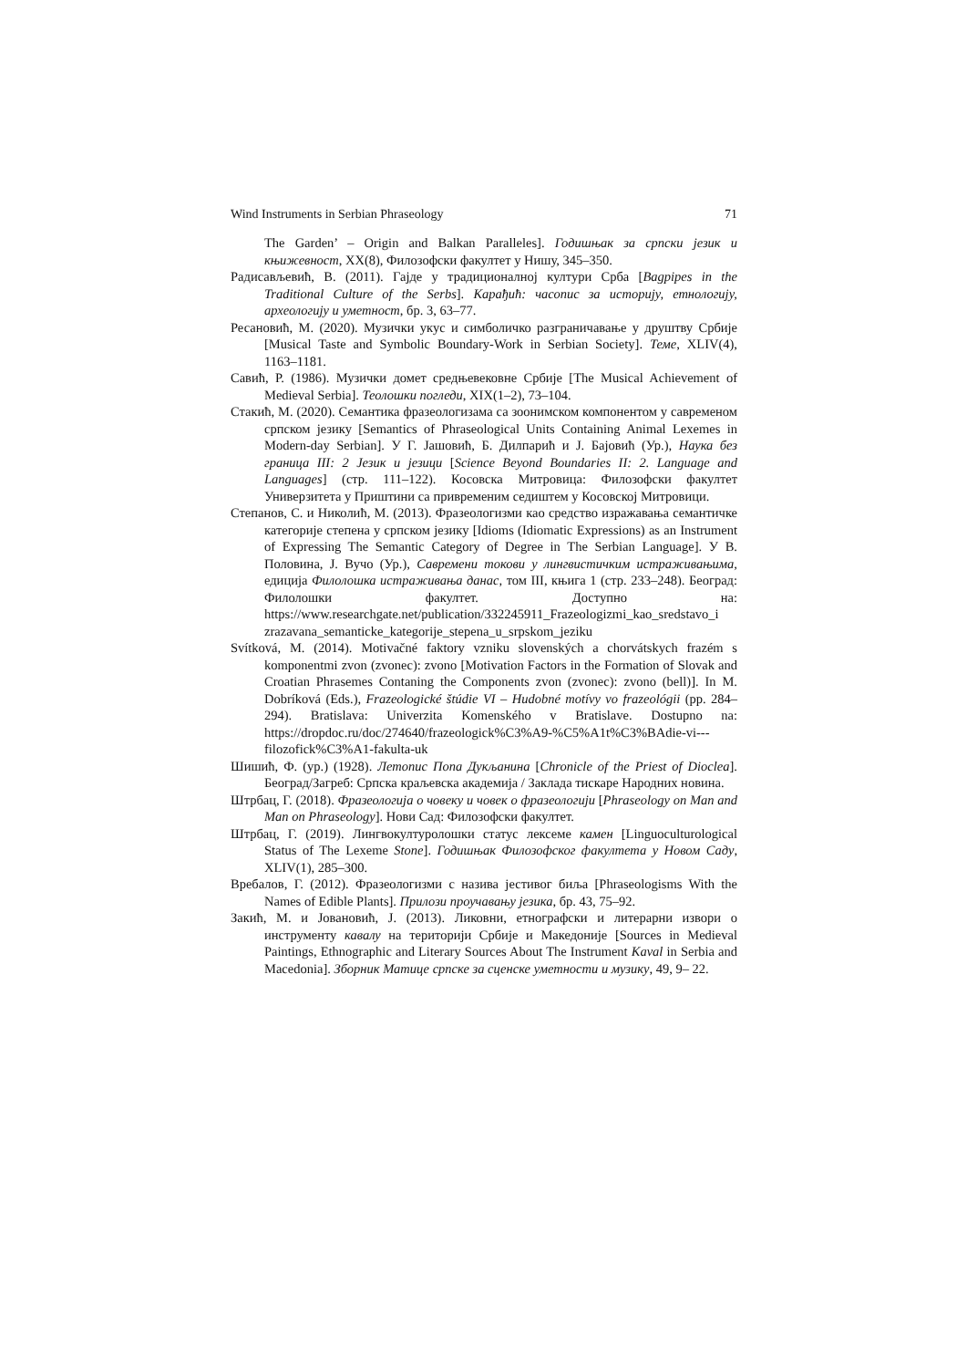Wind Instruments in Serbian Phraseology 71
The Garden’ – Origin and Balkan Paralleles]. Годишњак за српски језик и књижевност, XX(8), Филозофски факултет у Нишу, 345–350.
Радисављевић, В. (2011). Гајде у традиционалној култури Срба [Bagpipes in the Traditional Culture of the Serbs]. Карађић: часопис за историју, етнологију, археологију и уметност, бр. 3, 63–77.
Ресановић, М. (2020). Музички укус и симболичко разграничавање у друштву Србије [Musical Taste and Symbolic Boundary-Work in Serbian Society]. Теме, XLIV(4), 1163–1181.
Савић, Р. (1986). Музички домет средњевековне Србије [The Musical Achievement of Medieval Serbia]. Теолошки погледи, XIX(1–2), 73–104.
Стакић, М. (2020). Семантика фразеологизама са зоонимском компонентом у савременом српском језику [Semantics of Phraseological Units Containing Animal Lexemes in Modern-day Serbian]. У Г. Јашовић, Б. Дилпарић и Ј. Бајовић (Ур.), Наука без граница III: 2 Језик и језици [Science Beyond Boundaries II: 2. Language and Languages] (стр. 111–122). Косовска Митровица: Филозофски факултет Универзитета у Приштини са привременим седиштем у Косовској Митровици.
Степанов, С. и Николић, М. (2013). Фразеологизми као средство изражавања семантичке категорије степена у српском језику [Idioms (Idiomatic Expressions) as an Instrument of Expressing The Semantic Category of Degree in The Serbian Language]. У В. Половина, Ј. Вучо (Ур.), Савремени токови у лингвистичким истраживањима, едиција Филолошка истраживања данас, том III, књига 1 (стр. 233–248). Београд: Филолошки факултет. Доступно на: https://www.researchgate.net/publication/332245911_Frazeologizmi_kao_sredstavo_i zrazavana_semanticke_kategorije_stepena_u_srpskom_jeziku
Svítková, M. (2014). Motivačné faktory vzniku slovenských a chorvátskych frazém s komponentmi zvon (zvonec): zvono [Motivation Factors in the Formation of Slovak and Croatian Phrasemes Contaning the Components zvon (zvonec): zvono (bell)]. In M. Dobríková (Eds.), Frazeologické štúdie VI – Hudobné motívy vo frazeológii (pp. 284–294). Bratislava: Univerzita Komenského v Bratislave. Dostupno na: https://dropdoc.ru/doc/274640/frazeologick%C3%A9-%C5%A1t%C3%BAdie-vi--- filozofick%C3%A1-fakulta-uk
Шишић, Ф. (ур.) (1928). Летопис Попа Дукљанина [Chronicle of the Priest of Dioclea]. Београд/Загреб: Српска краљевска академија / Заклада тискаре Народних новина.
Штрбац, Г. (2018). Фразеологија о човеку и човек о фразеологији [Phraseology on Man and Man on Phraseology]. Нови Сад: Филозофски факултет.
Штрбац, Г. (2019). Лингвокултуролошки статус лексеме камен [Linguoculturological Status of The Lexeme Stone]. Годишњак Филозофског факултета у Новом Саду, XLIV(1), 285–300.
Вребалов, Г. (2012). Фразеологизми с назива јестивог биља [Phraseologisms With the Names of Edible Plants]. Прилози проучавању језика, бр. 43, 75–92.
Закић, М. и Јовановић, Ј. (2013). Ликовни, етнографски и литерарни извори о инструменту кавалу на територији Србије и Македоније [Sources in Medieval Paintings, Ethnographic and Literary Sources About The Instrument Kaval in Serbia and Macedonia]. Зборник Матице српске за сценске уметности и музику, 49, 9– 22.